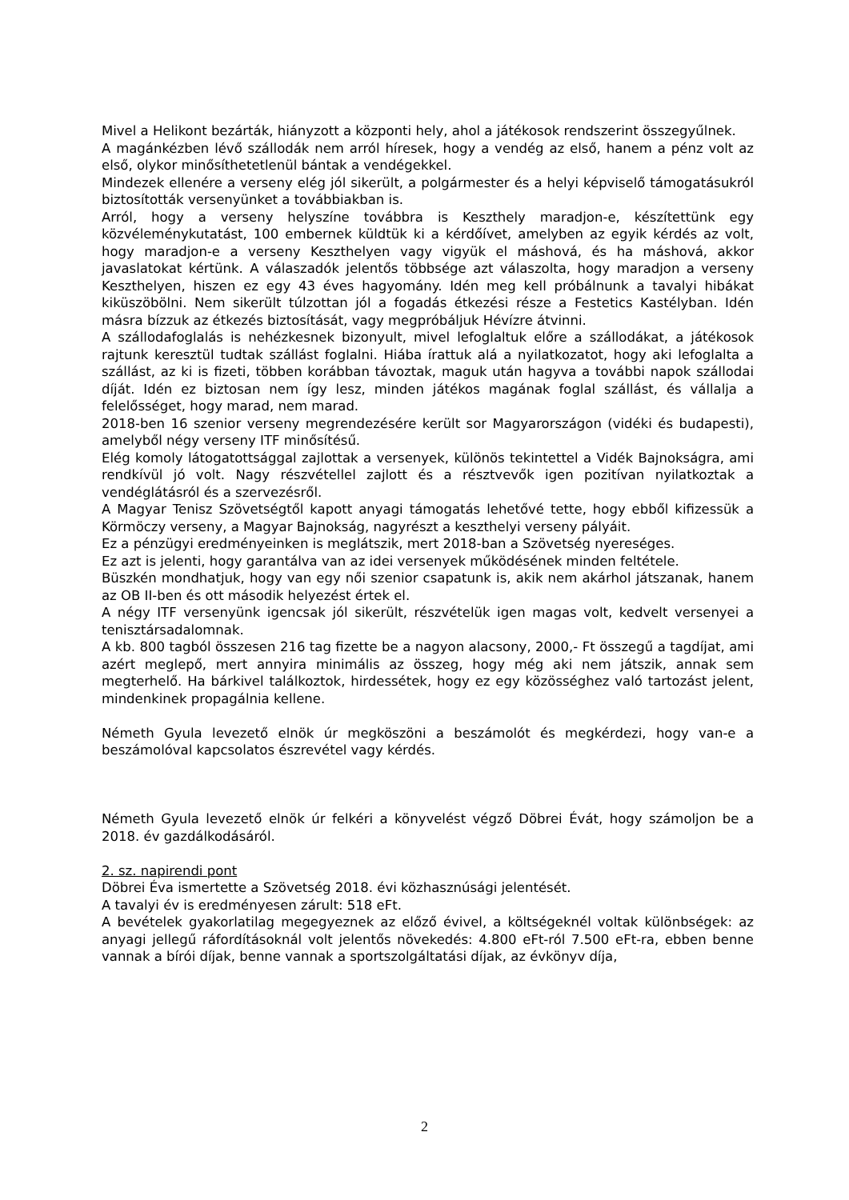Mivel a Helikont bezárták, hiányzott a központi hely, ahol a játékosok rendszerint összegyűlnek.
A magánkézben lévő szállodák nem arról híresek, hogy a vendég az első, hanem a pénz volt az első, olykor minősíthetetlenül bántak a vendégekkel.
Mindezek ellenére a verseny elég jól sikerült, a polgármester és a helyi képviselő támogatásukról biztosították versenyünket a továbbiakban is.
Arról, hogy a verseny helyszíne továbbra is Keszthely maradjon-e, készítettünk egy közvéleménykutatást, 100 embernek küldtük ki a kérdőívet, amelyben az egyik kérdés az volt, hogy maradjon-e a verseny Keszthelyen vagy vigyük el máshová, és ha máshová, akkor javaslatokat kértünk. A válaszadók jelentős többsége azt válaszolta, hogy maradjon a verseny Keszthelyen, hiszen ez egy 43 éves hagyomány. Idén meg kell próbálnunk a tavalyi hibákat kiküszöbölni. Nem sikerült túlzottan jól a fogadás étkezési része a Festetics Kastélyban. Idén másra bízzuk az étkezés biztosítását, vagy megpróbáljuk Hévízre átvinni.
A szállodafoglalás is nehézkesnek bizonyult, mivel lefoglaltuk előre a szállodákat, a játékosok rajtunk keresztül tudtak szállást foglalni. Hiába írattuk alá a nyilatkozatot, hogy aki lefoglalta a szállást, az ki is fizeti, többen korábban távoztak, maguk után hagyva a további napok szállodai díját. Idén ez biztosan nem így lesz, minden játékos magának foglal szállást, és vállalja a felelősséget, hogy marad, nem marad.
2018-ben 16 szenior verseny megrendezésére került sor Magyarországon (vidéki és budapesti), amelyből négy verseny ITF minősítésű.
Elég komoly látogatottsággal zajlottak a versenyek, különös tekintettel a Vidék Bajnokságra, ami rendkívül jó volt. Nagy részvétellel zajlott és a résztvevők igen pozitívan nyilatkoztak a vendéglátásról és a szervezésről.
A Magyar Tenisz Szövetségtől kapott anyagi támogatás lehetővé tette, hogy ebből kifizessük a Körmöczy verseny, a Magyar Bajnokság, nagyrészt a keszthelyi verseny pályáit.
Ez a pénzügyi eredményeinken is meglátszik, mert 2018-ban a Szövetség nyereséges.
Ez azt is jelenti, hogy garantálva van az idei versenyek működésének minden feltétele.
Büszkén mondhatjuk, hogy van egy női szenior csapatunk is, akik nem akárhol játszanak, hanem az OB II-ben és ott második helyezést értek el.
A négy ITF versenyünk igencsak jól sikerült, részvételük igen magas volt, kedvelt versenyei a tenisztársadalomnak.
A kb. 800 tagból összesen 216 tag fizette be a nagyon alacsony, 2000,- Ft összegű a tagdíjat, ami azért meglepő, mert annyira minimális az összeg, hogy még aki nem játszik, annak sem megterhelő. Ha bárkivel találkoztok, hirdessétek, hogy ez egy közösséghez való tartozást jelent, mindenkinek propagálnia kellene.
Németh Gyula levezető elnök úr megköszöni a beszámolót és megkérdezi, hogy van-e a beszámolóval kapcsolatos észrevétel vagy kérdés.
Németh Gyula levezető elnök úr felkéri a könyvelést végző Döbrei Évát, hogy számoljon be a 2018. év gazdálkodásáról.
2. sz. napirendi pont
Döbrei Éva ismertette a Szövetség 2018. évi közhasznúsági jelentését.
A tavalyi év is eredményesen zárult: 518 eFt.
A bevételek gyakorlatilag megegyeznek az előző évivel, a költségeknél voltak különbségek: az anyagi jellegű ráfordításoknál volt jelentős növekedés: 4.800 eFt-ról 7.500 eFt-ra, ebben benne vannak a bírói díjak, benne vannak a sportszolgáltatási díjak, az évkönyv díja,
2